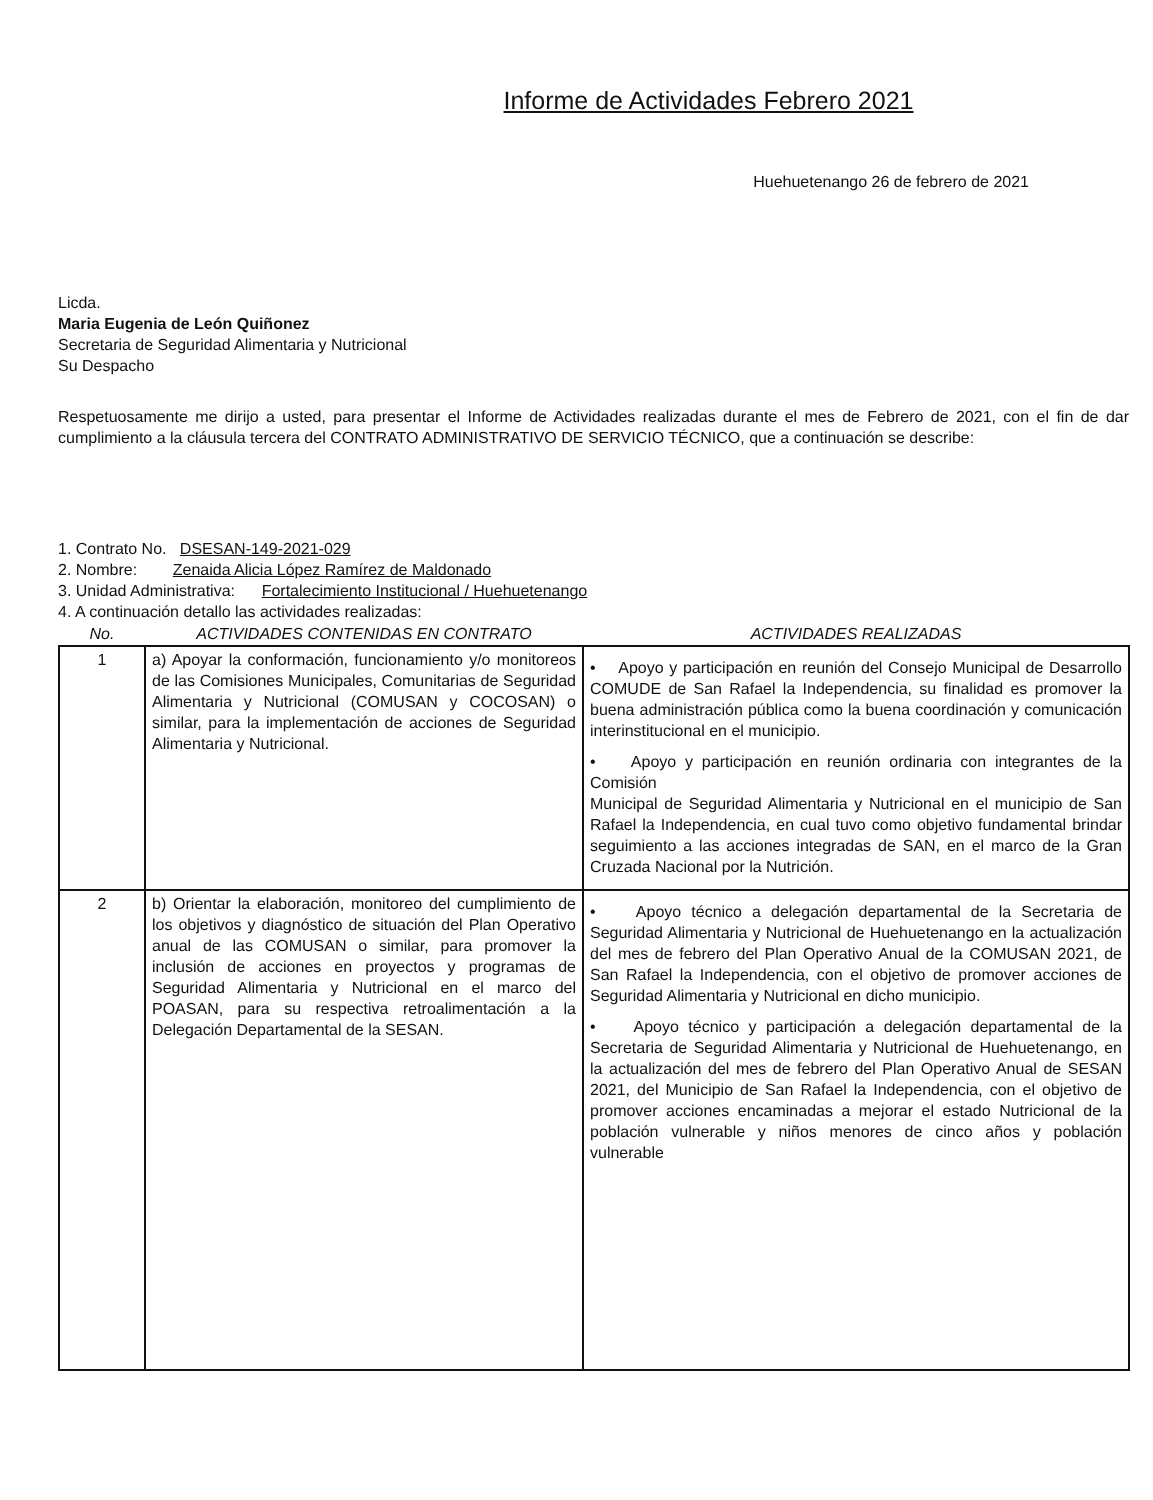Informe de Actividades Febrero 2021
Huehuetenango 26 de febrero de 2021
Licda.
Maria Eugenia de León Quiñonez
Secretaria de Seguridad Alimentaria y Nutricional
Su Despacho
Respetuosamente me dirijo a usted, para presentar el Informe de Actividades realizadas durante el mes de Febrero de 2021, con el fin de dar cumplimiento a la cláusula tercera del CONTRATO ADMINISTRATIVO DE SERVICIO TÉCNICO, que a continuación se describe:
1. Contrato No. DSESAN-149-2021-029
2. Nombre: Zenaida Alicia López Ramírez de Maldonado
3. Unidad Administrativa: Fortalecimiento Institucional / Huehuetenango
4. A continuación detallo las actividades realizadas:
| No. | ACTIVIDADES CONTENIDAS EN CONTRATO | ACTIVIDADES REALIZADAS |
| --- | --- | --- |
| 1 | a) Apoyar la conformación, funcionamiento y/o monitoreos de las Comisiones Municipales, Comunitarias de Seguridad Alimentaria y Nutricional (COMUSAN y COCOSAN) o similar, para la implementación de acciones de Seguridad Alimentaria y Nutricional. | • Apoyo y participación en reunión del Consejo Municipal de Desarrollo COMUDE de San Rafael la Independencia, su finalidad es promover la buena administración pública como la buena coordinación y comunicación interinstitucional en el municipio. • Apoyo y participación en reunión ordinaria con integrantes de la Comisión Municipal de Seguridad Alimentaria y Nutricional en el municipio de San Rafael la Independencia, en cual tuvo como objetivo fundamental brindar seguimiento a las acciones integradas de SAN, en el marco de la Gran Cruzada Nacional por la Nutrición. |
| 2 | b) Orientar la elaboración, monitoreo del cumplimiento de los objetivos y diagnóstico de situación del Plan Operativo anual de las COMUSAN o similar, para promover la inclusión de acciones en proyectos y programas de Seguridad Alimentaria y Nutricional en el marco del POASAN, para su respectiva retroalimentación a la Delegación Departamental de la SESAN. | • Apoyo técnico a delegación departamental de la Secretaria de Seguridad Alimentaria y Nutricional de Huehuetenango en la actualización del mes de febrero del Plan Operativo Anual de la COMUSAN 2021, de San Rafael la Independencia, con el objetivo de promover acciones de Seguridad Alimentaria y Nutricional en dicho municipio. • Apoyo técnico y participación a delegación departamental de la Secretaria de Seguridad Alimentaria y Nutricional de Huehuetenango, en la actualización del mes de febrero del Plan Operativo Anual de SESAN 2021, del Municipio de San Rafael la Independencia, con el objetivo de promover acciones encaminadas a mejorar el estado Nutricional de la población vulnerable y niños menores de cinco años y población vulnerable |